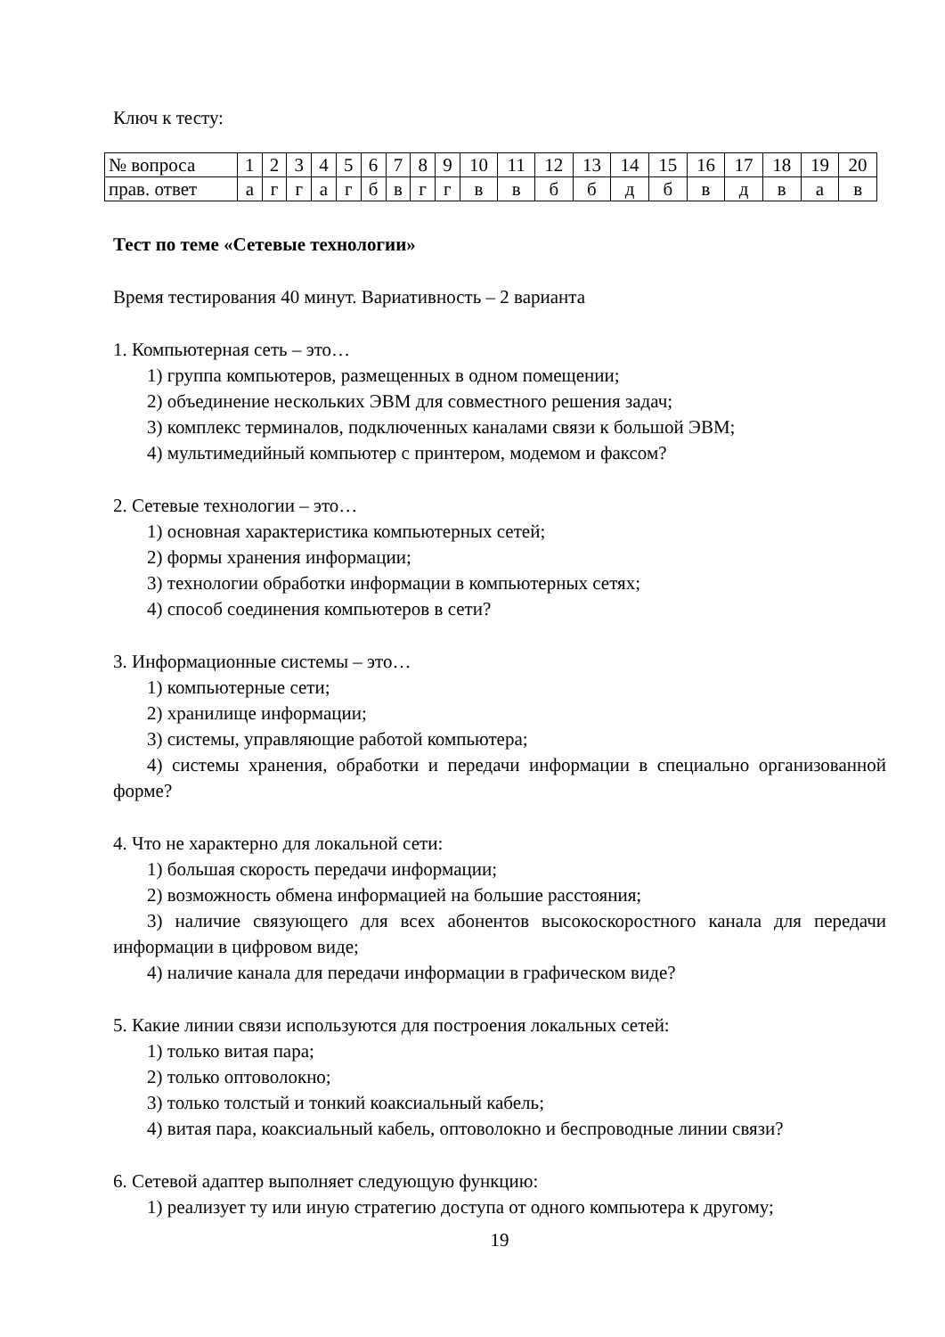Ключ к тесту:
| № вопроса | 1 | 2 | 3 | 4 | 5 | 6 | 7 | 8 | 9 | 10 | 11 | 12 | 13 | 14 | 15 | 16 | 17 | 18 | 19 | 20 |
| прав. ответ | а | г | г | а | г | б | в | г | г | в | в | б | б | д | б | в | д | в | а | в |
Тест по теме «Сетевые технологии»
Время тестирования 40 минут. Вариативность – 2 варианта
1. Компьютерная сеть – это…
1) группа компьютеров, размещенных в одном помещении;
2) объединение нескольких ЭВМ для совместного решения задач;
3) комплекс терминалов, подключенных каналами связи к большой ЭВМ;
4) мультимедийный компьютер с принтером, модемом и факсом?
2. Сетевые технологии – это…
1) основная характеристика компьютерных сетей;
2) формы хранения информации;
3) технологии обработки информации в компьютерных сетях;
4) способ соединения компьютеров в сети?
3. Информационные системы – это…
1) компьютерные сети;
2) хранилище информации;
3) системы, управляющие работой компьютера;
4) системы хранения, обработки и передачи информации в специально организованной форме?
4. Что не характерно для локальной сети:
1) большая скорость передачи информации;
2) возможность обмена информацией на большие расстояния;
3) наличие связующего для всех абонентов высокоскоростного канала для передачи информации в цифровом виде;
4) наличие канала для передачи информации в графическом виде?
5. Какие линии связи используются для построения локальных сетей:
1) только витая пара;
2) только оптоволокно;
3) только толстый и тонкий коаксиальный кабель;
4) витая пара, коаксиальный кабель, оптоволокно и беспроводные линии связи?
6. Сетевой адаптер выполняет следующую функцию:
1) реализует ту или иную стратегию доступа от одного компьютера к другому;
19